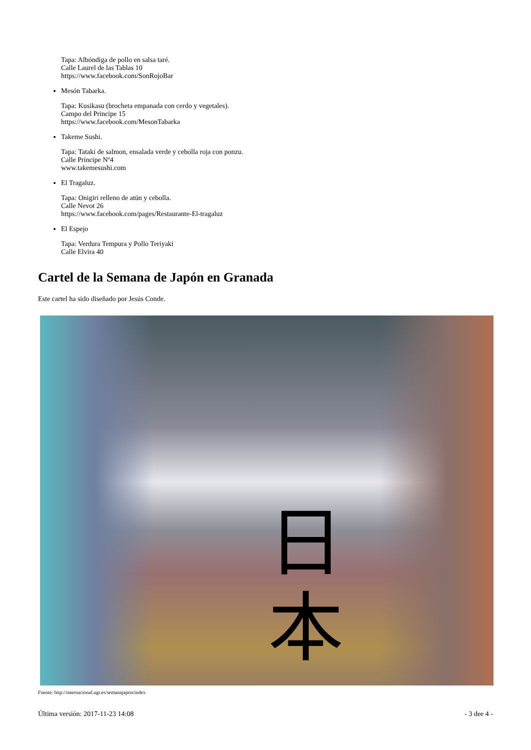Tapa: Albóndiga de pollo en salsa taré.
Calle Laurel de las Tablas 10
https://www.facebook.com/SonRojoBar
Mesón Tabarka.
Tapa: Kusikasu (brocheta empanada con cerdo y vegetales).
Campo del Principe 15
https://www.facebook.com/MesonTabarka
Takeme Sushi.
Tapa: Tataki de salmon, ensalada verde y cebolla roja con ponzu.
Calle Principe Nº4
www.takemesushi.com
El Tragaluz.
Tapa: Onigiri relleno de atún y cebolla.
Calle Nevot 26
https://www.facebook.com/pages/Restaurante-El-tragaluz
El Espejo
Tapa: Verdura Tempura y Pollo Teriyaki
Calle Elvira 40
Cartel de la Semana de Japón en Granada
Este cartel ha sido diseñado por Jesús Conde.
日
本
Fuente: http://internacional.ugr.es/semanajapon/index
Última versión: 2017-11-23 14:08 - 3 dee 4 -